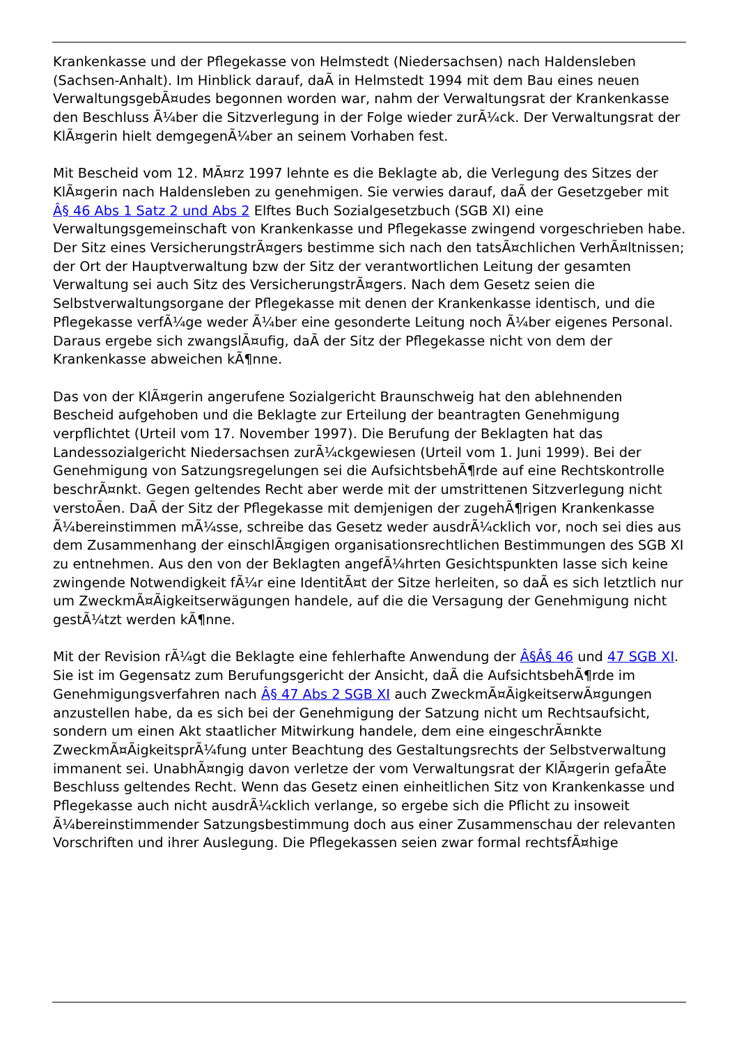Krankenkasse und der Pflegekasse von Helmstedt (Niedersachsen) nach Haldensleben (Sachsen-Anhalt). Im Hinblick darauf, daÃ in Helmstedt 1994 mit dem Bau eines neuen VerwaltungsgebÃ¤udes begonnen worden war, nahm der Verwaltungsrat der Krankenkasse den Beschluss Ã¼ber die Sitzverlegung in der Folge wieder zurÃ¼ck. Der Verwaltungsrat der KlÃ¤gerin hielt demgegenÃ¼ber an seinem Vorhaben fest.
Mit Bescheid vom 12. MÃ¤rz 1997 lehnte es die Beklagte ab, die Verlegung des Sitzes der KlÃ¤gerin nach Haldensleben zu genehmigen. Sie verwies darauf, daÃ der Gesetzgeber mit Â§ 46 Abs 1 Satz 2 und Abs 2 Elftes Buch Sozialgesetzbuch (SGB XI) eine Verwaltungsgemeinschaft von Krankenkasse und Pflegekasse zwingend vorgeschrieben habe. Der Sitz eines VersicherungstrÃ¤gers bestimme sich nach den tatsÃ¤chlichen VerhÃ¤ltnissen; der Ort der Hauptverwaltung bzw der Sitz der verantwortlichen Leitung der gesamten Verwaltung sei auch Sitz des VersicherungstrÃ¤gers. Nach dem Gesetz seien die Selbstverwaltungsorgane der Pflegekasse mit denen der Krankenkasse identisch, und die Pflegekasse verfÃ¼ge weder Ã¼ber eine gesonderte Leitung noch Ã¼ber eigenes Personal. Daraus ergebe sich zwangslÃ¤ufig, daÃ der Sitz der Pflegekasse nicht von dem der Krankenkasse abweichen kÃ¶nne.
Das von der KlÃ¤gerin angerufene Sozialgericht Braunschweig hat den ablehnenden Bescheid aufgehoben und die Beklagte zur Erteilung der beantragten Genehmigung verpflichtet (Urteil vom 17. November 1997). Die Berufung der Beklagten hat das Landessozialgericht Niedersachsen zurÃ¼ckgewiesen (Urteil vom 1. Juni 1999). Bei der Genehmigung von Satzungsregelungen sei die AufsichtsbehÃ¶rde auf eine Rechtskontrolle beschrÃ¤nkt. Gegen geltendes Recht aber werde mit der umstrittenen Sitzverlegung nicht verstoÃen. DaÃ der Sitz der Pflegekasse mit demjenigen der zugehÃ¶rigen Krankenkasse Ã¼bereinstimmen mÃ¼sse, schreibe das Gesetz weder ausdrÃ¼cklich vor, noch sei dies aus dem Zusammenhang der einschlÃ¤gigen organisationsrechtlichen Bestimmungen des SGB XI zu entnehmen. Aus den von der Beklagten angefÃ¼hrten Gesichtspunkten lasse sich keine zwingende Notwendigkeit fÃ¼r eine IdentitÃ¤t der Sitze herleiten, so daÃ es sich letztlich nur um ZweckmÃ¤Ãigkeitserwägungen handele, auf die die Versagung der Genehmigung nicht gestÃ¼tzt werden kÃ¶nne.
Mit der Revision rÃ¼gt die Beklagte eine fehlerhafte Anwendung der Â§Â§ 46 und 47 SGB XI. Sie ist im Gegensatz zum Berufungsgericht der Ansicht, daÃ die AufsichtsbehÃ¶rde im Genehmigungsverfahren nach Â§ 47 Abs 2 SGB XI auch ZweckmÃ¤ÃigkeitserwÃ¤gungen anzustellen habe, da es sich bei der Genehmigung der Satzung nicht um Rechtsaufsicht, sondern um einen Akt staatlicher Mitwirkung handele, dem eine eingeschrÃ¤nkte ZweckmÃ¤ÃigkeitsprÃ¼fung unter Beachtung des Gestaltungsrechts der Selbstverwaltung immanent sei. UnabhÃ¤ngig davon verletze der vom Verwaltungsrat der KlÃ¤gerin gefaÃte Beschluss geltendes Recht. Wenn das Gesetz einen einheitlichen Sitz von Krankenkasse und Pflegekasse auch nicht ausdrÃ¼cklich verlange, so ergebe sich die Pflicht zu insoweit Ã¼bereinstimmender Satzungsbestimmung doch aus einer Zusammenschau der relevanten Vorschriften und ihrer Auslegung. Die Pflegekassen seien zwar formal rechtsfÃ¤hige